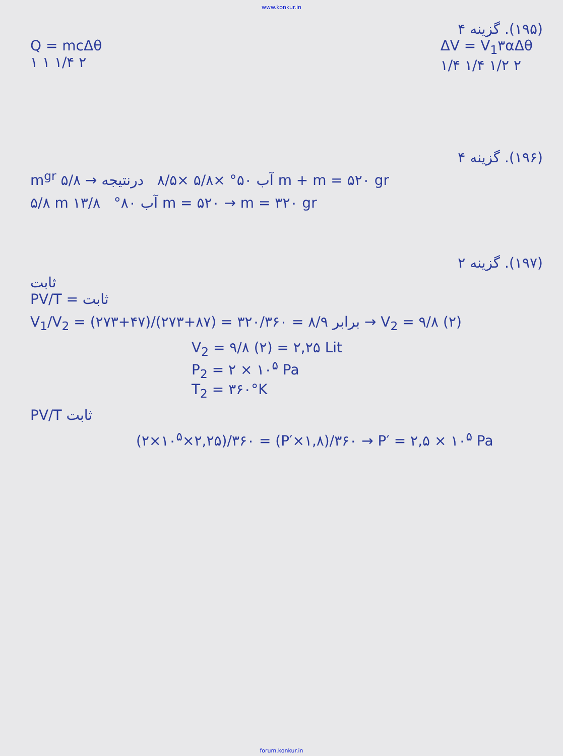www.konkur.in
(۱۹۵). گزینه ۴
Q = mcΔθ
۱ ۱ ۱/۴ ۲
ΔV = V<sub>1</sub>۳αΔθ
۱/۴ ۱/۴ ۱/۲ ۲
(۱۹۶). گزینه ۴
m<sup>gr</sup> آب ۵۰° ×۵/۸ ×۸/۵ درنتیجه → ۵/۸ m + m = ۵۲۰ gr
۵/۸ m آب ۸۰° ۱۳/۸ m = ۵۲۰ → m = ۳۲۰ gr
(۱۹۷). گزینه ۲
ثابت
PV/T = ثابت
V<sub>1</sub>/V<sub>2</sub> = (۲۷۳+۴۷)/(۲۷۳+۸۷) = ۳۲۰/۳۶۰ = ۸/۹ برابر → V<sub>2</sub> = ۹/۸ (۲)
V<sub>2</sub> = ۹/۸ (۲) = ۲,۲۵ Lit
P<sub>2</sub> = ۲ × ۱۰<sup>۵</sup> Pa
T<sub>2</sub> = ۳۶۰°K
PV/T ثابت
(۲×۱۰<sup>۵</sup>×۲,۲۵)/۳۶۰ = (P′×۱,۸)/۳۶۰ → P′ = ۲,۵ × ۱۰<sup>۵</sup> Pa
forum.konkur.in